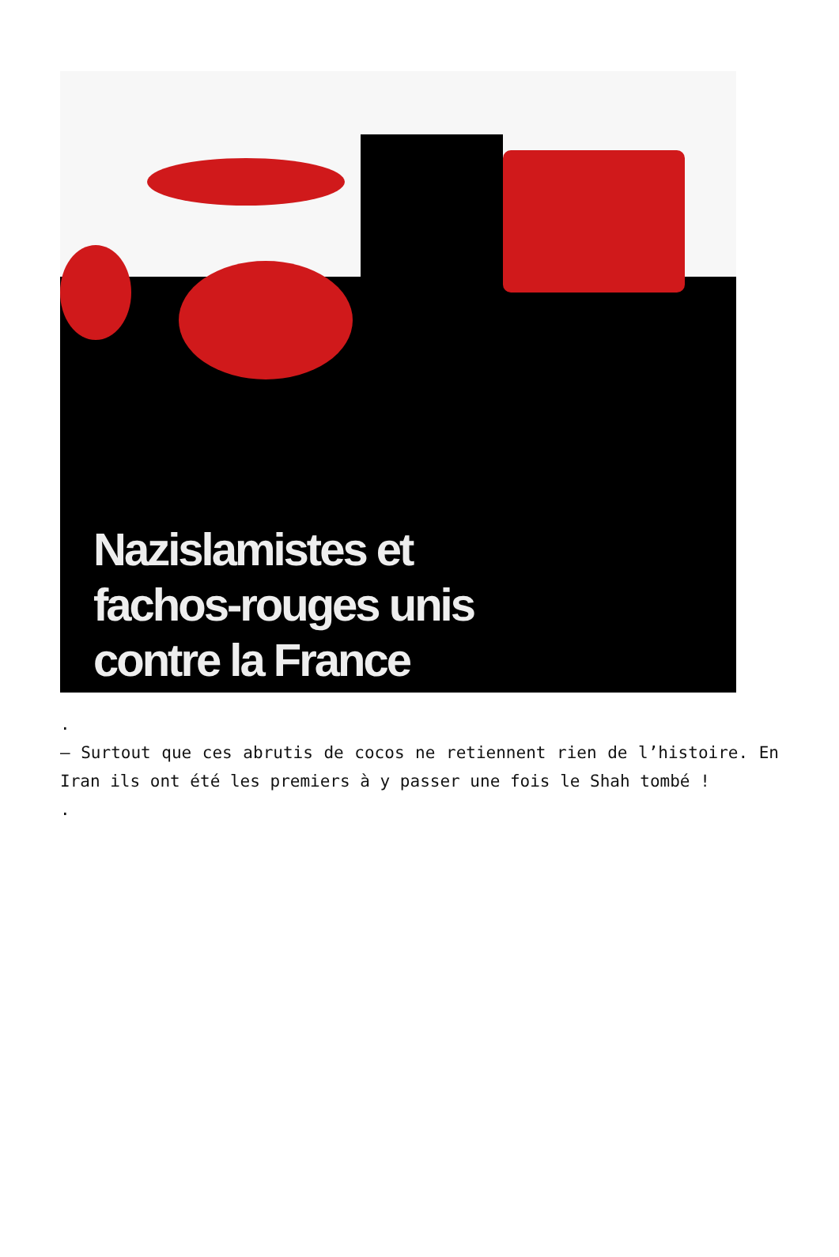Nazislamistes et
fachos-rouges unis
contre la France
.
– Surtout que ces abrutis de cocos ne retiennent rien de l’histoire. En Iran ils ont été les premiers à y passer une fois le Shah tombé !
.